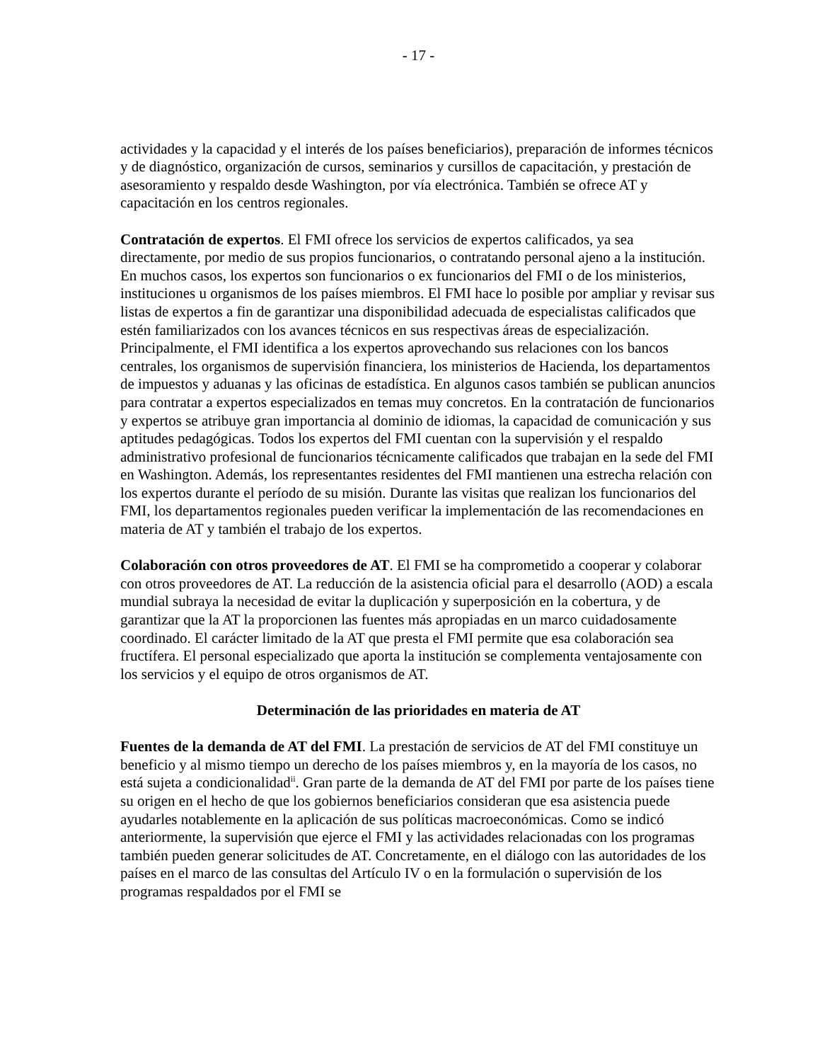- 17 -
actividades y la capacidad y el interés de los países beneficiarios), preparación de informes técnicos y de diagnóstico, organización de cursos, seminarios y cursillos de capacitación, y prestación de asesoramiento y respaldo desde Washington, por vía electrónica. También se ofrece AT y capacitación en los centros regionales.
Contratación de expertos. El FMI ofrece los servicios de expertos calificados, ya sea directamente, por medio de sus propios funcionarios, o contratando personal ajeno a la institución. En muchos casos, los expertos son funcionarios o ex funcionarios del FMI o de los ministerios, instituciones u organismos de los países miembros. El FMI hace lo posible por ampliar y revisar sus listas de expertos a fin de garantizar una disponibilidad adecuada de especialistas calificados que estén familiarizados con los avances técnicos en sus respectivas áreas de especialización. Principalmente, el FMI identifica a los expertos aprovechando sus relaciones con los bancos centrales, los organismos de supervisión financiera, los ministerios de Hacienda, los departamentos de impuestos y aduanas y las oficinas de estadística. En algunos casos también se publican anuncios para contratar a expertos especializados en temas muy concretos. En la contratación de funcionarios y expertos se atribuye gran importancia al dominio de idiomas, la capacidad de comunicación y sus aptitudes pedagógicas. Todos los expertos del FMI cuentan con la supervisión y el respaldo administrativo profesional de funcionarios técnicamente calificados que trabajan en la sede del FMI en Washington. Además, los representantes residentes del FMI mantienen una estrecha relación con los expertos durante el período de su misión. Durante las visitas que realizan los funcionarios del FMI, los departamentos regionales pueden verificar la implementación de las recomendaciones en materia de AT y también el trabajo de los expertos.
Colaboración con otros proveedores de AT. El FMI se ha comprometido a cooperar y colaborar con otros proveedores de AT. La reducción de la asistencia oficial para el desarrollo (AOD) a escala mundial subraya la necesidad de evitar la duplicación y superposición en la cobertura, y de garantizar que la AT la proporcionen las fuentes más apropiadas en un marco cuidadosamente coordinado. El carácter limitado de la AT que presta el FMI permite que esa colaboración sea fructífera. El personal especializado que aporta la institución se complementa ventajosamente con los servicios y el equipo de otros organismos de AT.
Determinación de las prioridades en materia de AT
Fuentes de la demanda de AT del FMI. La prestación de servicios de AT del FMI constituye un beneficio y al mismo tiempo un derecho de los países miembros y, en la mayoría de los casos, no está sujeta a condicionalidad<sup>ii</sup>. Gran parte de la demanda de AT del FMI por parte de los países tiene su origen en el hecho de que los gobiernos beneficiarios consideran que esa asistencia puede ayudarles notablemente en la aplicación de sus políticas macroeconómicas. Como se indicó anteriormente, la supervisión que ejerce el FMI y las actividades relacionadas con los programas también pueden generar solicitudes de AT. Concretamente, en el diálogo con las autoridades de los países en el marco de las consultas del Artículo IV o en la formulación o supervisión de los programas respaldados por el FMI se